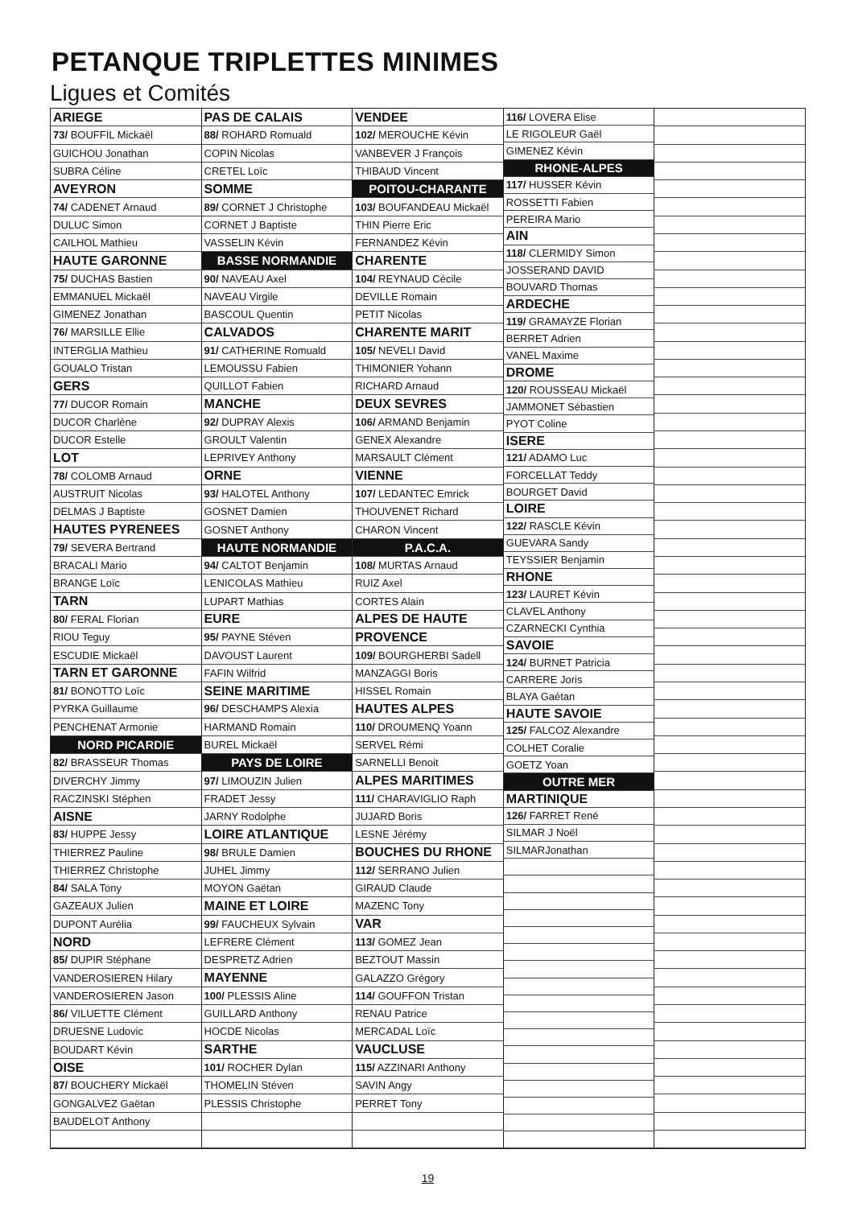PETANQUE TRIPLETTES MINIMES
Ligues et Comités
| ARIEGE |
| 73/ BOUFFIL Mickaël |
| GUICHOU Jonathan |
| SUBRA Céline |
| AVEYRON |
| 74/ CADENET Arnaud |
| DULUC Simon |
| CAILHOL Mathieu |
| HAUTE GARONNE |
| 75/ DUCHAS Bastien |
| EMMANUEL Mickaël |
| GIMENEZ Jonathan |
| 76/ MARSILLE Ellie |
| INTERGLIA Mathieu |
| GOUALO Tristan |
| GERS |
| 77/ DUCOR Romain |
| DUCOR Charlène |
| DUCOR Estelle |
| LOT |
| 78/ COLOMB Arnaud |
| AUSTRUIT Nicolas |
| DELMAS J Baptiste |
| HAUTES PYRENEES |
| 79/ SEVERA Bertrand |
| BRACALI Mario |
| BRANGE Loïc |
| TARN |
| 80/ FERAL Florian |
| RIOU Teguy |
| ESCUDIE Mickaël |
| TARN ET GARONNE |
| 81/ BONOTTO Loïc |
| PYRKA Guillaume |
| PENCHENAT Armonie |
| NORD PICARDIE |
| 82/ BRASSEUR Thomas |
| DIVERCHY Jimmy |
| RACZINSKI Stéphen |
| AISNE |
| 83/ HUPPE Jessy |
| THIERREZ Pauline |
| THIERREZ Christophe |
| 84/ SALA Tony |
| GAZEAUX Julien |
| DUPONT Aurélia |
| NORD |
| 85/ DUPIR Stéphane |
| VANDEROSIEREN Hilary |
| VANDEROSIEREN Jason |
| 86/ VILUETTE Clément |
| DRUESNE Ludovic |
| BOUDART Kévin |
| OISE |
| 87/ BOUCHERY Mickaël |
| GONGALVEZ Gaëtan |
| BAUDELOT Anthony |
| PAS DE CALAIS |
| 88/ ROHARD Romuald |
| COPIN Nicolas |
| CRETEL Loïc |
| SOMME |
| 89/ CORNET J Christophe |
| CORNET J Baptiste |
| VASSELIN Kévin |
| BASSE NORMANDIE |
| 90/ NAVEAU Axel |
| NAVEAU Virgile |
| BASCOUL Quentin |
| CALVADOS |
| 91/ CATHERINE Romuald |
| LEMOUSSU Fabien |
| QUILLOT Fabien |
| MANCHE |
| 92/ DUPRAY Alexis |
| GROULT Valentin |
| LEPRIVEY Anthony |
| ORNE |
| 93/ HALOTEL Anthony |
| GOSNET Damien |
| GOSNET Anthony |
| HAUTE NORMANDIE |
| 94/ CALTOT Benjamin |
| LENICOLAS Mathieu |
| LUPART Mathias |
| EURE |
| 95/ PAYNE Stéven |
| DAVOUST Laurent |
| FAFIN Wilfrid |
| SEINE MARITIME |
| 96/ DESCHAMPS Alexia |
| HARMAND Romain |
| BUREL Mickaël |
| PAYS DE LOIRE |
| 97/ LIMOUZIN Julien |
| FRADET Jessy |
| JARNY Rodolphe |
| LOIRE ATLANTIQUE |
| 98/ BRULE Damien |
| JUHEL Jimmy |
| MOYON Gaëtan |
| MAINE ET LOIRE |
| 99/ FAUCHEUX Sylvain |
| LEFRERE Clément |
| DESPRETZ Adrien |
| MAYENNE |
| 100/ PLESSIS Aline |
| GUILLARD Anthony |
| HOCDE Nicolas |
| SARTHE |
| 101/ ROCHER Dylan |
| THOMELIN Stéven |
| PLESSIS Christophe |
| VENDEE |
| 102/ MEROUCHE Kévin |
| VANBEVER J François |
| THIBAUD Vincent |
| POITOU-CHARANTE |
| 103/ BOUFANDEAU Mickaël |
| THIN Pierre Eric |
| FERNANDEZ Kévin |
| CHARENTE |
| 104/ REYNAUD Cécile |
| DEVILLE Romain |
| PETIT Nicolas |
| CHARENTE MARIT |
| 105/ NEVELI David |
| THIMONIER Yohann |
| RICHARD Arnaud |
| DEUX SEVRES |
| 106/ ARMAND Benjamin |
| GENEX Alexandre |
| MARSAULT Clément |
| VIENNE |
| 107/ LEDANTEC Emrick |
| THOUVENET Richard |
| CHARON Vincent |
| P.A.C.A. |
| 108/ MURTAS Arnaud |
| RUIZ Axel |
| CORTES Alain |
| ALPES DE HAUTE |
| PROVENCE |
| 109/ BOURGHERBI Sadell |
| MANZAGGI Boris |
| HISSEL Romain |
| HAUTES ALPES |
| 110/ DROUMENQ Yoann |
| SERVEL Rémi |
| SARNELLI Benoit |
| ALPES MARITIMES |
| 111/ CHARAVIGLIO Raph |
| JUJARD Boris |
| LESNE Jérémy |
| BOUCHES DU RHONE |
| 112/ SERRANO Julien |
| GIRAUD Claude |
| MAZENC Tony |
| VAR |
| 113/ GOMEZ Jean |
| BEZTOUT Massin |
| GALAZZO Grégory |
| 114/ GOUFFON Tristan |
| RENAU Patrice |
| MERCADAL Loïc |
| VAUCLUSE |
| 115/ AZZINARI Anthony |
| SAVIN Angy |
| PERRET Tony |
| 116/ LOVERA Elise |
| LE RIGOLEUR Gaël |
| GIMENEZ Kévin |
| RHONE-ALPES |
| 117/ HUSSER Kévin |
| ROSSETTI Fabien |
| PEREIRA Mario |
| AIN |
| 118/ CLERMIDY Simon |
| JOSSERAND DAVID |
| BOUVARD Thomas |
| ARDECHE |
| 119/ GRAMAYZE Florian |
| BERRET Adrien |
| VANEL Maxime |
| DROME |
| 120/ ROUSSEAU Mickaël |
| JAMMONET Sébastien |
| PYOT Coline |
| ISERE |
| 121/ ADAMO Luc |
| FORCELLAT Teddy |
| BOURGET David |
| LOIRE |
| 122/ RASCLE Kévin |
| GUEVARA Sandy |
| TEYSSIER Benjamin |
| RHONE |
| 123/ LAURET Kévin |
| CLAVEL Anthony |
| CZARNECKI Cynthia |
| SAVOIE |
| 124/ BURNET Patricia |
| CARRERE Joris |
| BLAYA Gaétan |
| HAUTE SAVOIE |
| 125/ FALCOZ Alexandre |
| COLHET Coralie |
| GOETZ Yoan |
| OUTRE MER |
| MARTINIQUE |
| 126/ FARRET René |
| SILMAR J Noël |
| SILMARJonathan |
19